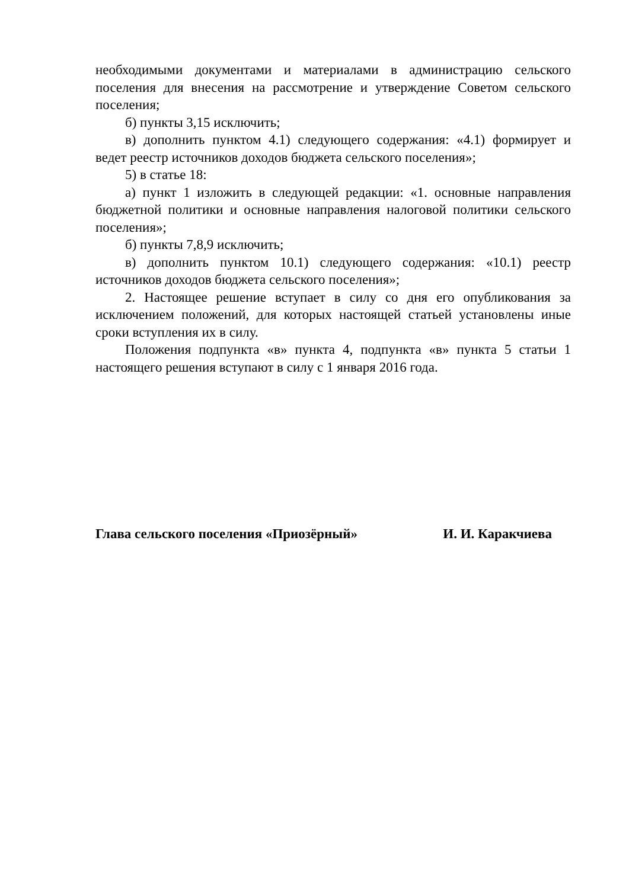необходимыми документами и материалами в администрацию сельского поселения для внесения на рассмотрение и утверждение Советом сельского поселения;
б) пункты 3,15 исключить;
в) дополнить пунктом 4.1) следующего содержания: «4.1) формирует и ведет реестр источников доходов бюджета сельского поселения»;
5) в статье 18:
а) пункт 1 изложить в следующей редакции: «1. основные направления бюджетной политики и основные направления налоговой политики сельского поселения»;
б) пункты 7,8,9 исключить;
в) дополнить пунктом 10.1) следующего содержания: «10.1) реестр источников доходов бюджета сельского поселения»;
2. Настоящее решение вступает в силу со дня его опубликования за исключением положений, для которых настоящей статьей установлены иные сроки вступления их в силу.
Положения подпункта «в» пункта 4, подпункта «в» пункта 5 статьи 1 настоящего решения вступают в силу с 1 января 2016 года.
Глава сельского поселения «Приозёрный» И. И. Каракчиева